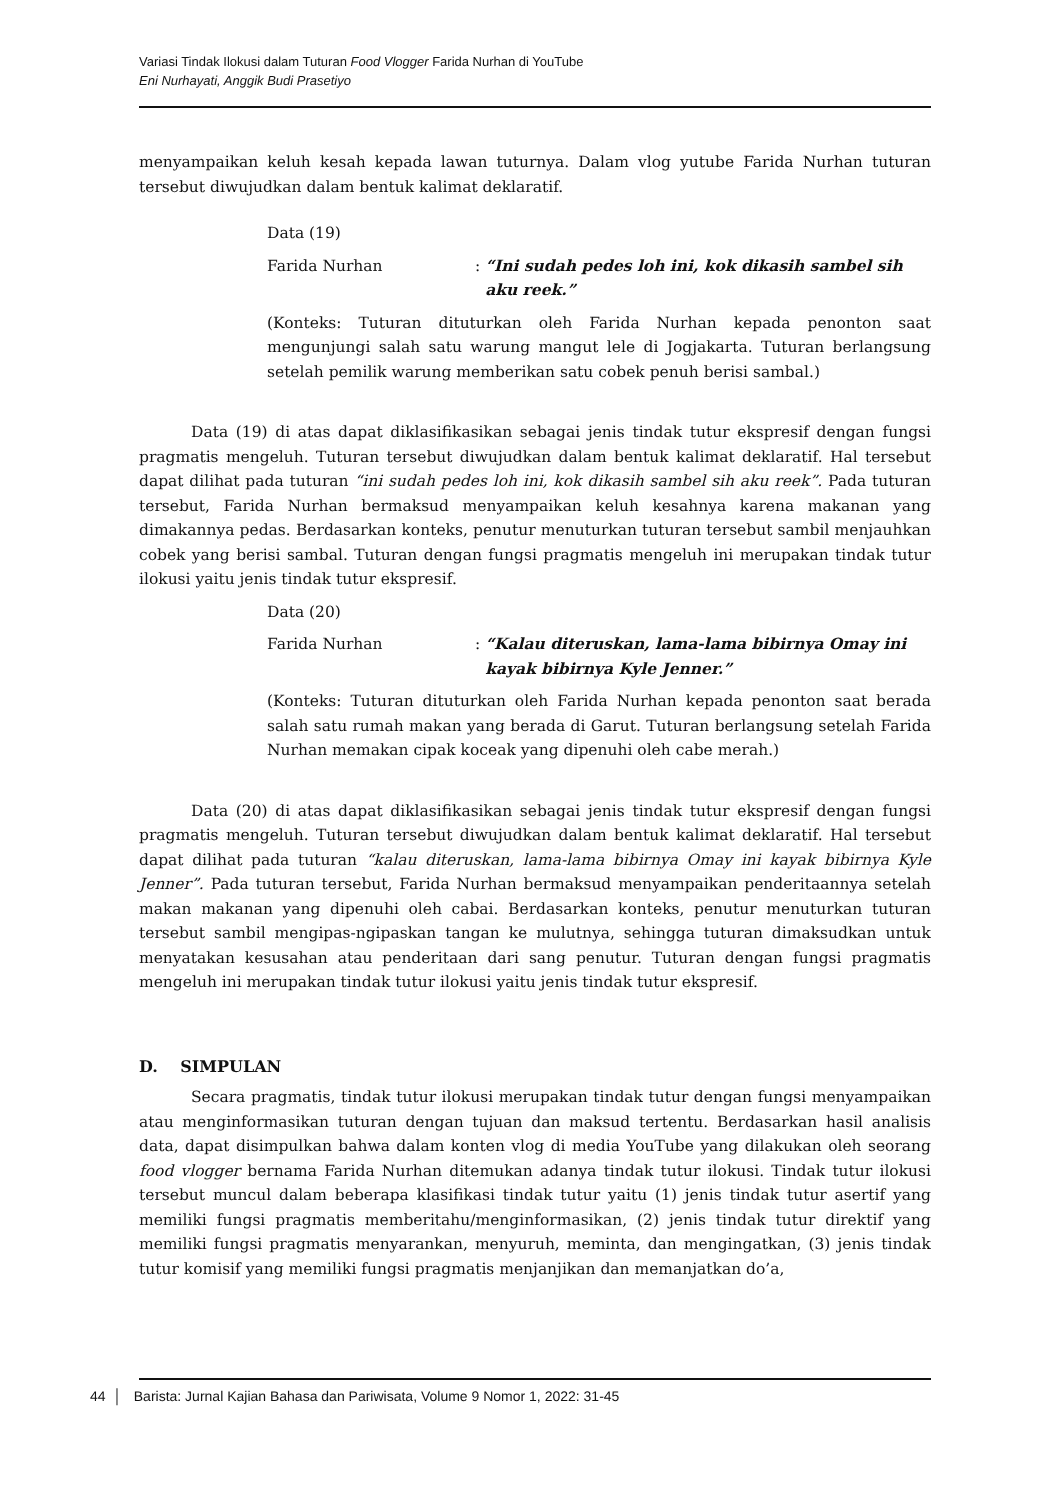Variasi Tindak Ilokusi dalam Tuturan Food Vlogger Farida Nurhan di YouTube
Eni Nurhayati, Anggik Budi Prasetiyo
menyampaikan keluh kesah kepada lawan tuturnya. Dalam vlog yutube Farida Nurhan tuturan tersebut diwujudkan dalam bentuk kalimat deklaratif.
Data (19)
Farida Nurhan: “Ini sudah pedes loh ini, kok dikasih sambel sih aku reek.”
(Konteks: Tuturan dituturkan oleh Farida Nurhan kepada penonton saat mengunjungi salah satu warung mangut lele di Jogjakarta. Tuturan berlangsung setelah pemilik warung memberikan satu cobek penuh berisi sambal.)
Data (19) di atas dapat diklasifikasikan sebagai jenis tindak tutur ekspresif dengan fungsi pragmatis mengeluh. Tuturan tersebut diwujudkan dalam bentuk kalimat deklaratif. Hal tersebut dapat dilihat pada tuturan “ini sudah pedes loh ini, kok dikasih sambel sih aku reek”. Pada tuturan tersebut, Farida Nurhan bermaksud menyampaikan keluh kesahnya karena makanan yang dimakannya pedas. Berdasarkan konteks, penutur menuturkan tuturan tersebut sambil menjauhkan cobek yang berisi sambal. Tuturan dengan fungsi pragmatis mengeluh ini merupakan tindak tutur ilokusi yaitu jenis tindak tutur ekspresif.
Data (20)
Farida Nurhan: “Kalau diteruskan, lama-lama bibirnya Omay ini kayak bibirnya Kyle Jenner.”
(Konteks: Tuturan dituturkan oleh Farida Nurhan kepada penonton saat berada salah satu rumah makan yang berada di Garut. Tuturan berlangsung setelah Farida Nurhan memakan cipak koceak yang dipenuhi oleh cabe merah.)
Data (20) di atas dapat diklasifikasikan sebagai jenis tindak tutur ekspresif dengan fungsi pragmatis mengeluh. Tuturan tersebut diwujudkan dalam bentuk kalimat deklaratif. Hal tersebut dapat dilihat pada tuturan “kalau diteruskan, lama-lama bibirnya Omay ini kayak bibirnya Kyle Jenner”. Pada tuturan tersebut, Farida Nurhan bermaksud menyampaikan penderitaannya setelah makan makanan yang dipenuhi oleh cabai. Berdasarkan konteks, penutur menuturkan tuturan tersebut sambil mengipas-ngipaskan tangan ke mulutnya, sehingga tuturan dimaksudkan untuk menyatakan kesusahan atau penderitaan dari sang penutur. Tuturan dengan fungsi pragmatis mengeluh ini merupakan tindak tutur ilokusi yaitu jenis tindak tutur ekspresif.
D. SIMPULAN
Secara pragmatis, tindak tutur ilokusi merupakan tindak tutur dengan fungsi menyampaikan atau menginformasikan tuturan dengan tujuan dan maksud tertentu. Berdasarkan hasil analisis data, dapat disimpulkan bahwa dalam konten vlog di media YouTube yang dilakukan oleh seorang food vlogger bernama Farida Nurhan ditemukan adanya tindak tutur ilokusi. Tindak tutur ilokusi tersebut muncul dalam beberapa klasifikasi tindak tutur yaitu (1) jenis tindak tutur asertif yang memiliki fungsi pragmatis memberitahu/menginformasikan, (2) jenis tindak tutur direktif yang memiliki fungsi pragmatis menyarankan, menyuruh, meminta, dan mengingatkan, (3) jenis tindak tutur komisif yang memiliki fungsi pragmatis menjanjikan dan memanjatkan do’a,
44 │ Barista: Jurnal Kajian Bahasa dan Pariwisata, Volume 9 Nomor 1, 2022: 31-45